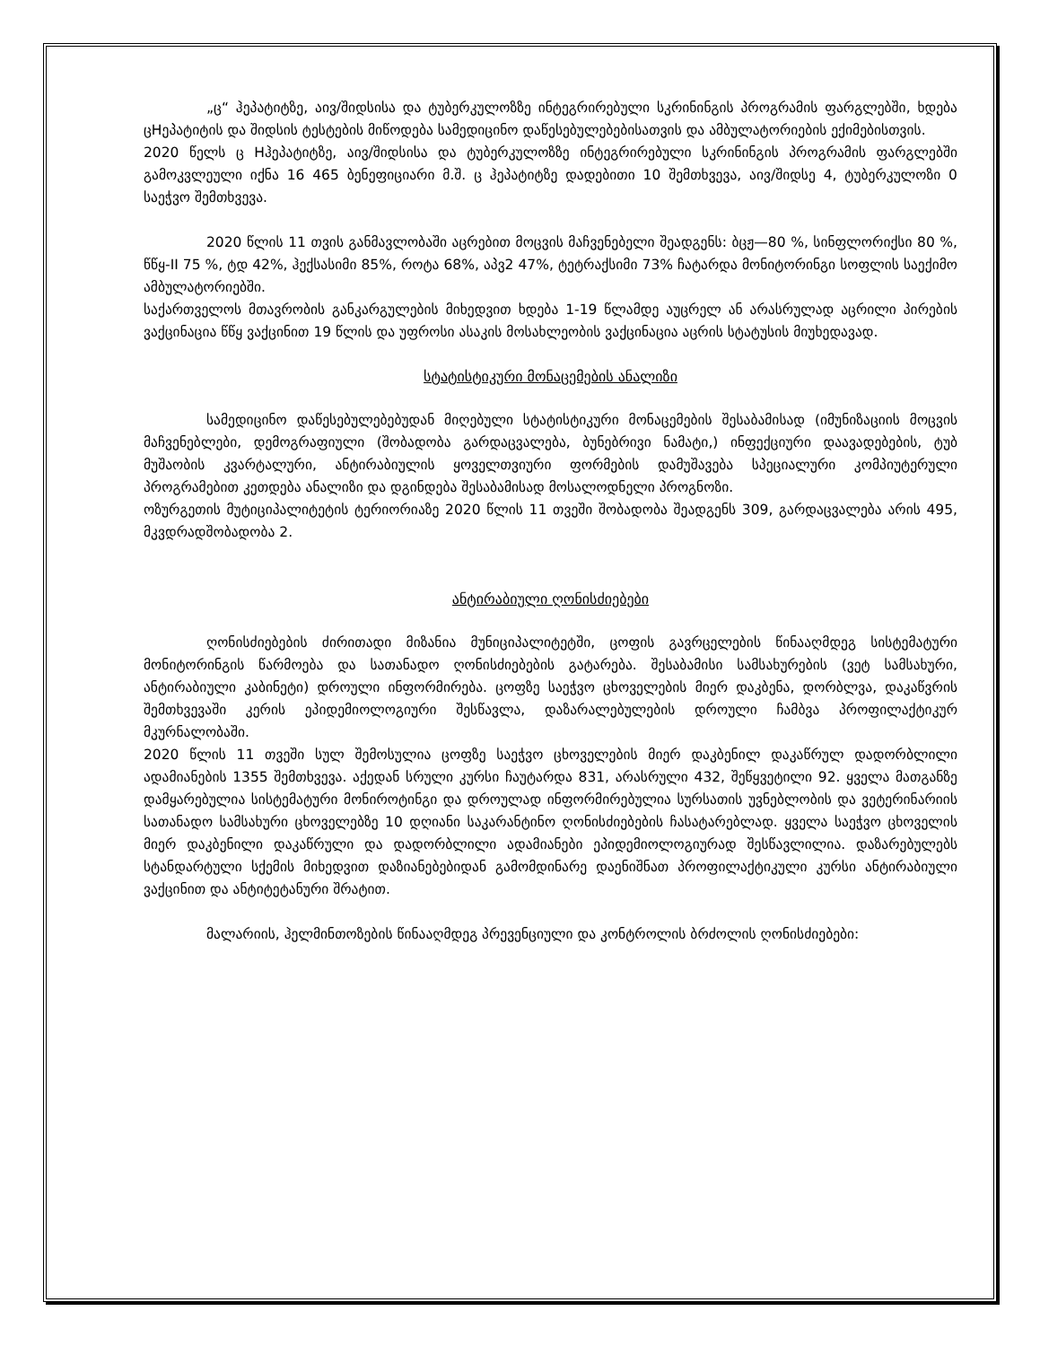„ც“ ჰეპატიტზე, აივ/შიდსისა და ტუბერკულოზზე ინტეგრირებული სკრინინგის პროგრამის ფარგლებში, ხდება ცHეპატიტის და შიდსის ტესტების მიწოდება სამედიცინო დაწესებულებებისათვის და ამბულატორიების ექიმებისთვის.
2020 წელს ც Hჰეპატიტზე, აივ/შიდსისა და ტუბერკულოზზე ინტეგრირებული სკრინინგის პროგრამის ფარგლებში გამოკვლეული იქნა 16 465 ბენეფიციარი მ.შ. ც ჰეპატიტზე დადებითი 10 შემთხვევა, აივ/შიდსე 4, ტუბერკულოზი 0 საეჭვო შემთხვევა.
2020 წლის 11 თვის განმავლობაში აცრებით მოცვის მაჩვენებელი შეადგენს: ბცჟ—80 %, სინფლორიქსი 80 %, წწყ-II 75 %, ტდ 42%, ჰექსასიმი 85%, როტა 68%, აპვ2 47%, ტეტრაქსიმი 73% ჩატარდა მონიტორინგი სოფლის საექიმო ამბულატორიებში.
საქართველოს მთავრობის განკარგულების მიხედვით ხდება 1-19 წლამდე აუცრელ ან არასრულად აცრილი პირების ვაქცინაცია წწყ ვაქცინით 19 წლის და უფროსი ასაკის მოსახლეობის ვაქცინაცია აცრის სტატუსის მიუხედავად.
სტატისტიკური მონაცემების ანალიზი
სამედიცინო დაწესებულებებუდან მიღებული სტატისტიკური მონაცემების შესაბამისად (იმუნიზაციის მოცვის მაჩვენებლები, დემოგრაფიული (შობადობა გარდაცვალება, ბუნებრივი ნამატი,) ინფექციური დაავადებების, ტუბ მუშაობის კვარტალური, ანტირაბიულის ყოველთვიური ფორმების დამუშავება სპეციალური კომპიუტერული პროგრამებით კეთდება ანალიზი და დგინდება შესაბამისად მოსალოდნელი პროგნოზი.
ოზურგეთის მუტიციპალიტეტის ტერიორიაზე 2020 წლის 11 თვეში შობადობა შეადგენს 309, გარდაცვალება არის 495, მკვდრადშობადობა 2.
ანტირაბიული ღონისძიებები
ღონისძიებების ძირითადი მიზანია მუნიციპალიტეტში, ცოფის გავრცელების წინააღმდეგ სისტემატური მონიტორინგის წარმოება და სათანადო ღონისძიებების გატარება. შესაბამისი სამსახურების (ვეტ სამსახური, ანტირაბიული კაბინეტი) დროული ინფორმირება. ცოფზე საეჭვო ცხოველების მიერ დაკბენა, დორბლვა, დაკაწვრის შემთხვევაში კერის ეპიდემიოლოგიური შესწავლა, დაზარალებულების დროული ჩამბვა პროფილაქტიკურ მკურნალობაში.
2020 წლის 11 თვეში სულ შემოსულია ცოფზე საეჭვო ცხოველების მიერ დაკბენილ დაკაწრულ დადორბლილი ადამიანების 1355 შემთხვევა. აქედან სრული კურსი ჩაუტარდა 831, არასრული 432, შეწყვეტილი 92. ყველა მათგანზე დამყარებულია სისტემატური მონიროტინგი და დროულად ინფორმირებულია სურსათის უვნებლობის და ვეტერინარიის სათანადო სამსახური ცხოველებზე 10 დღიანი საკარანტინო ღონისძიებების ჩასატარებლად. ყველა საეჭვო ცხოველის მიერ დაკბენილი დაკაწრული და დადორბლილი ადამიანები ეპიდემიოლოგიურად შესწავლილია. დაზარებულებს სტანდარტული სქემის მიხედვით დაზიანებებიდან გამომდინარე დაენიშნათ პროფილაქტიკული კურსი ანტირაბიული ვაქცინით და ანტიტეტანური შრატით.
მალარიის, ჰელმინთოზების წინააღმდეგ პრევენციული და კონტროლის ბრძოლის ღონისძიებები: